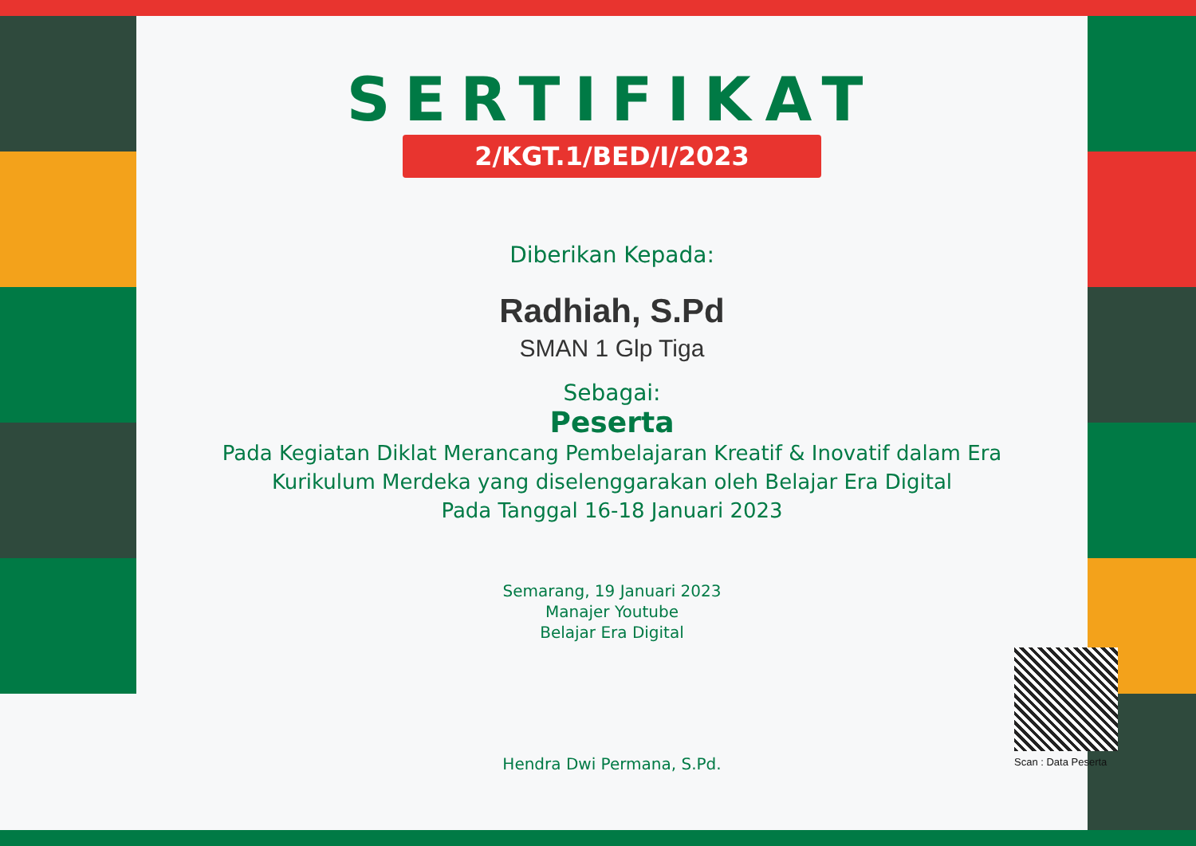SERTIFIKAT
2/KGT.1/BED/I/2023
Diberikan Kepada:
Radhiah, S.Pd
SMAN 1 Glp Tiga
Sebagai:
Peserta
Pada Kegiatan Diklat Merancang Pembelajaran Kreatif & Inovatif dalam Era
Kurikulum Merdeka yang diselenggarakan oleh Belajar Era Digital
Pada Tanggal 16-18 Januari 2023
Semarang, 19 Januari 2023
Manajer Youtube
Belajar Era Digital
Hendra Dwi Permana, S.Pd.
Scan : Data Peserta